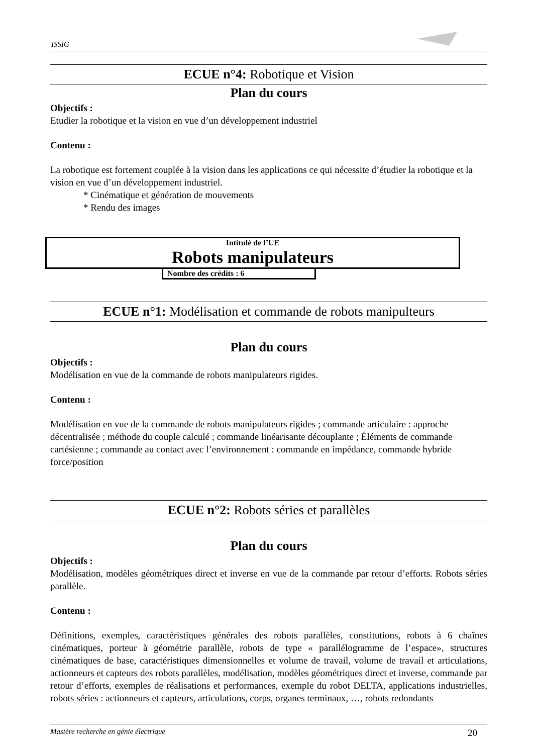ISSIG
ECUE n°4: Robotique et Vision
Plan du cours
Objectifs :
Etudier la robotique et la vision en vue d’un développement industriel
Contenu :
La robotique est fortement couplée à la vision dans les applications ce qui nécessite d’étudier la robotique et la vision en vue d’un développement industriel.
* Cinématique et génération de mouvements
* Rendu des images
Intitulé de l’UE
Robots manipulateurs
Nombre des crédits : 6
ECUE n°1: Modélisation et commande de robots manipulteurs
Plan du cours
Objectifs :
Modélisation en vue de la commande de robots manipulateurs rigides.
Contenu :
Modélisation en vue de la commande de robots manipulateurs rigides ; commande articulaire : approche décentralisée ; méthode du couple calculé ; commande linéarisante découplante ; Éléments de commande cartésienne ; commande au contact avec l’environnement : commande en impédance, commande hybride force/position
ECUE n°2: Robots séries et parallèles
Plan du cours
Objectifs :
Modélisation, modèles géométriques direct et inverse en vue de la commande par retour d’efforts. Robots séries parallèle.
Contenu :
Définitions, exemples, caractéristiques générales des robots parallèles, constitutions, robots à 6 chaînes cinématiques, porteur à géométrie parallèle, robots de type « parallélogramme de l’espace», structures cinématiques de base, caractéristiques dimensionnelles et volume de travail, volume de travail et articulations, actionneurs et capteurs des robots parallèles, modélisation, modèles géométriques direct et inverse, commande par retour d’efforts, exemples de réalisations et performances, exemple du robot DELTA, applications industrielles, robots séries : actionneurs et capteurs, articulations, corps, organes terminaux, …, robots redondants
Mastère recherche en génie électrique 20